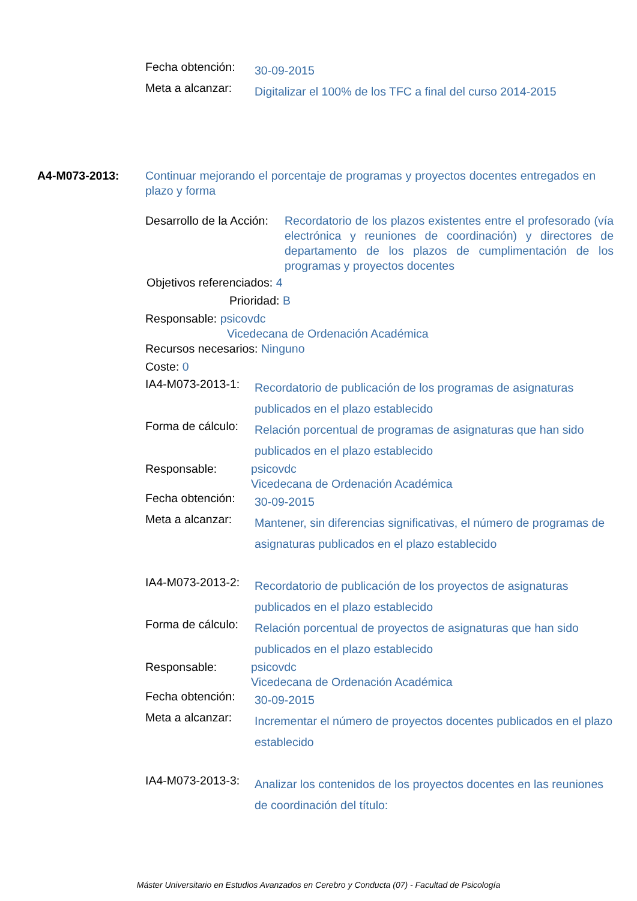Fecha obtención:
30-09-2015
Meta a alcanzar:
Digitalizar el 100% de los TFC a final del curso 2014-2015
A4-M073-2013: Continuar mejorando el porcentaje de programas y proyectos docentes entregados en plazo y forma
Desarrollo de la Acción: Recordatorio de los plazos existentes entre el profesorado (vía electrónica y reuniones de coordinación) y directores de departamento de los plazos de cumplimentación de los programas y proyectos docentes
Objetivos referenciados: 4
Prioridad: B
Responsable: psicovdc
Vicedecana de Ordenación Académica
Recursos necesarios: Ninguno
Coste: 0
IA4-M073-2013-1:
Recordatorio de publicación de los programas de asignaturas publicados en el plazo establecido
Forma de cálculo:
Relación porcentual de programas de asignaturas que han sido publicados en el plazo establecido
Responsable: psicovdc
Vicedecana de Ordenación Académica
Fecha obtención:
30-09-2015
Meta a alcanzar:
Mantener, sin diferencias significativas, el número de programas de asignaturas publicados en el plazo establecido
IA4-M073-2013-2:
Recordatorio de publicación de los proyectos de asignaturas publicados en el plazo establecido
Forma de cálculo:
Relación porcentual de proyectos de asignaturas que han sido publicados en el plazo establecido
Responsable: psicovdc
Vicedecana de Ordenación Académica
Fecha obtención:
30-09-2015
Meta a alcanzar:
Incrementar el número de proyectos docentes publicados en el plazo establecido
IA4-M073-2013-3:
Analizar los contenidos de los proyectos docentes en las reuniones de coordinación del título:
Máster Universitario en Estudios Avanzados en Cerebro y Conducta (07) - Facultad de Psicología